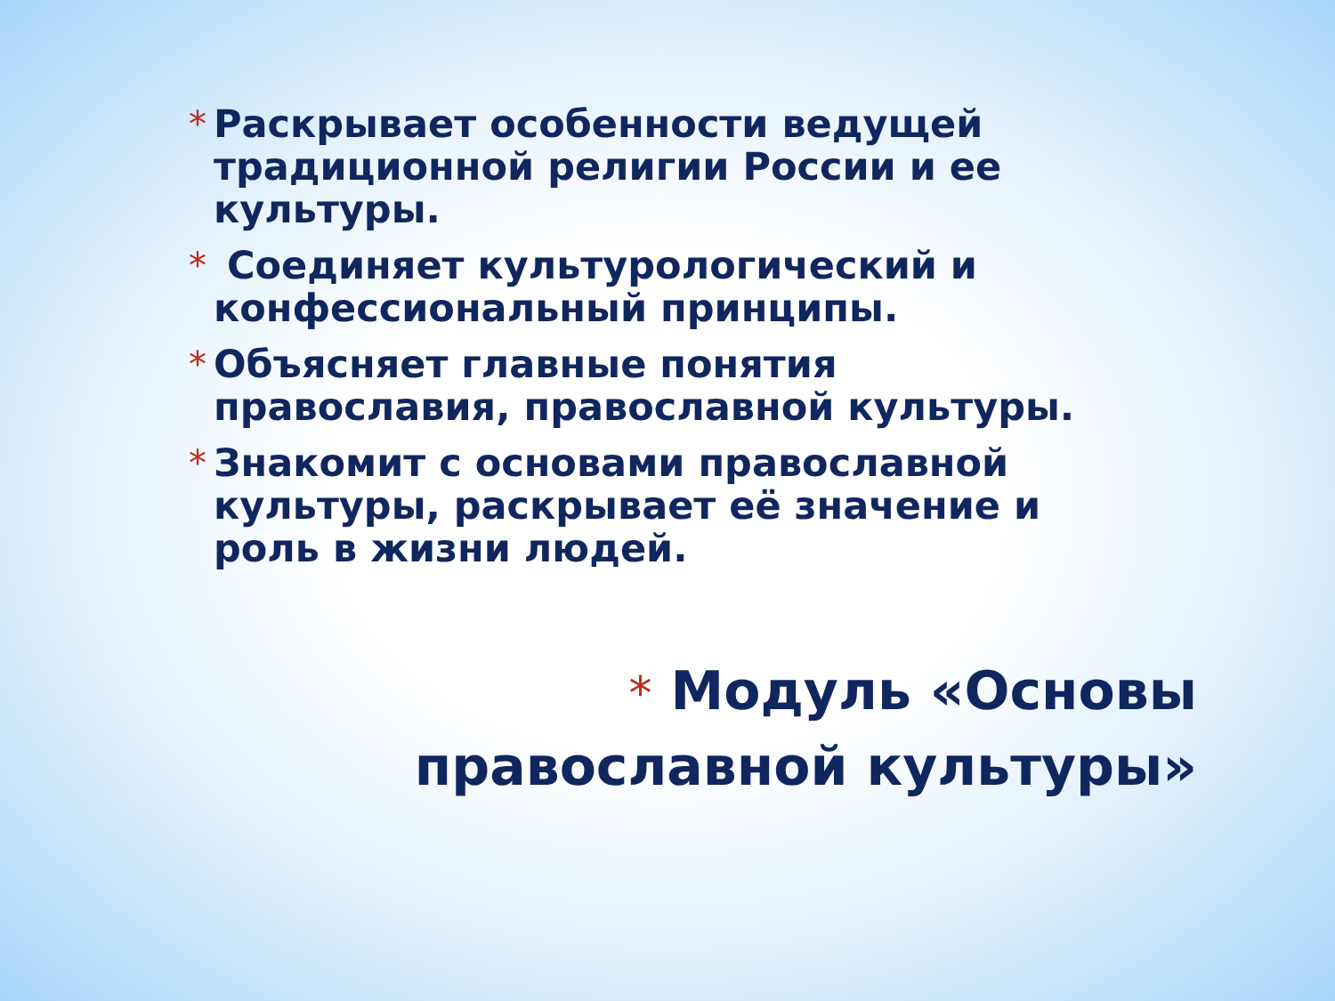* Раскрывает особенности ведущей традиционной религии России и ее культуры.
* Соединяет культурологический и конфессиональный принципы.
* Объясняет главные понятия православия, православной культуры.
* Знакомит с основами православной культуры, раскрывает её значение и роль в жизни людей.
* Модуль «Основы православной культуры»